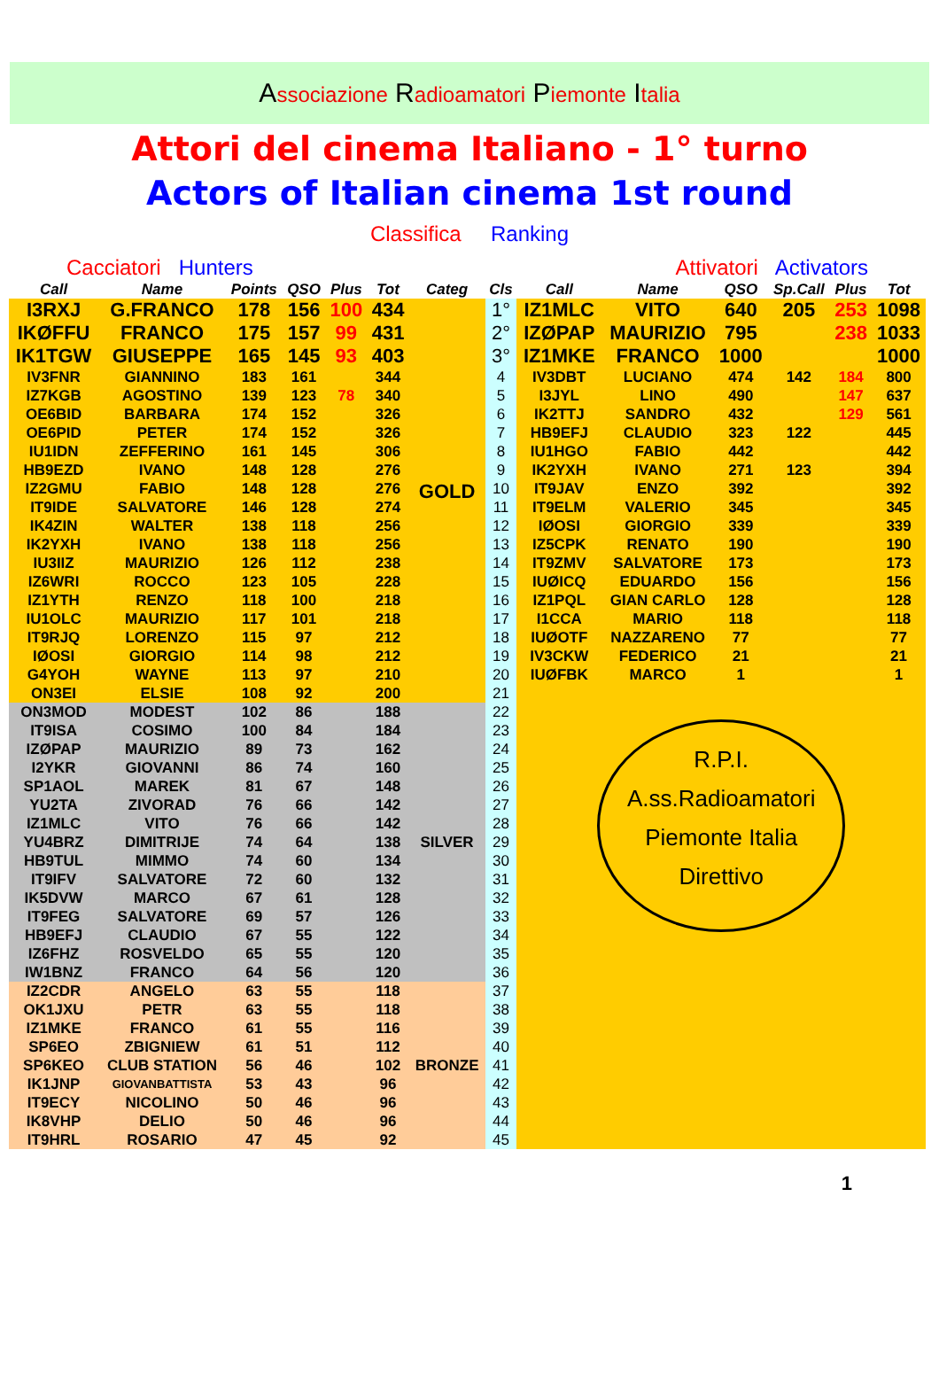Associazione Radioamatori Piemonte Italia
Attori del cinema Italiano - 1° turno
Actors of Italian cinema 1st round
Classifica Ranking
Cacciatori Hunters Attivatori Activators
| Call | Name | Points | QSO | Plus | Tot | Categ | Cls | Call | Name | QSO | Sp.Call | Plus | Tot |
| --- | --- | --- | --- | --- | --- | --- | --- | --- | --- | --- | --- | --- | --- |
| I3RXJ | G.FRANCO | 178 | 156 | 100 | 434 | GOLD | 1° | IZ1MLC | VITO | 640 | 205 | 253 | 1098 |
| IKØFFU | FRANCO | 175 | 157 | 99 | 431 | | 2° | IZØPAP | MAURIZIO | 795 | | 238 | 1033 |
| IK1TGW | GIUSEPPE | 165 | 145 | 93 | 403 | | 3° | IZ1MKE | FRANCO | 1000 | | | 1000 |
| IV3FNR | GIANNINO | 183 | 161 | | 344 | | 4 | IV3DBT | LUCIANO | 474 | 142 | 184 | 800 |
| IZ7KGB | AGOSTINO | 139 | 123 | 78 | 340 | | 5 | I3JYL | LINO | 490 | | 147 | 637 |
| OE6BID | BARBARA | 174 | 152 | | 326 | | 6 | IK2TTJ | SANDRO | 432 | | 129 | 561 |
| OE6PID | PETER | 174 | 152 | | 326 | | 7 | HB9EFJ | CLAUDIO | 323 | 122 | | 445 |
| IU1IDN | ZEFFERINO | 161 | 145 | | 306 | | 8 | IU1HGO | FABIO | 442 | | | 442 |
| HB9EZD | IVANO | 148 | 128 | | 276 | | 9 | IK2YXH | IVANO | 271 | 123 | | 394 |
| IZ2GMU | FABIO | 148 | 128 | | 276 | | 10 | IT9JAV | ENZO | 392 | | | 392 |
| IT9IDE | SALVATORE | 146 | 128 | | 274 | | 11 | IT9ELM | VALERIO | 345 | | | 345 |
| IK4ZIN | WALTER | 138 | 118 | | 256 | | 12 | IØOSI | GIORGIO | 339 | | | 339 |
| IK2YXH | IVANO | 138 | 118 | | 256 | | 13 | IZ5CPK | RENATO | 190 | | | 190 |
| IU3IIZ | MAURIZIO | 126 | 112 | | 238 | | 14 | IT9ZMV | SALVATORE | 173 | | | 173 |
| IZ6WRI | ROCCO | 123 | 105 | | 228 | | 15 | IUØICQ | EDUARDO | 156 | | | 156 |
| IZ1YTH | RENZO | 118 | 100 | | 218 | | 16 | IZ1PQL | GIAN CARLO | 128 | | | 128 |
| IU1OLC | MAURIZIO | 117 | 101 | | 218 | | 17 | I1CCA | MARIO | 118 | | | 118 |
| IT9RJQ | LORENZO | 115 | 97 | | 212 | | 18 | IUØOTF | NAZZARENO | 77 | | | 77 |
| IØOSI | GIORGIO | 114 | 98 | | 212 | | 19 | IV3CKW | FEDERICO | 21 | | | 21 |
| G4YOH | WAYNE | 113 | 97 | | 210 | | 20 | IUØFBK | MARCO | 1 | | | 1 |
| ON3EI | ELSIE | 108 | 92 | | 200 | | 21 | R.P.I. A.ss.Radioamatori Piemonte Italia Direttivo | | | | | |
| ON3MOD | MODEST | 102 | 86 | | 188 | SILVER | 22 | | | | | | |
| IT9ISA | COSIMO | 100 | 84 | | 184 | | 23 | | | | | | |
| IZØPAP | MAURIZIO | 89 | 73 | | 162 | | 24 | | | | | | |
| I2YKR | GIOVANNI | 86 | 74 | | 160 | | 25 | | | | | | |
| SP1AOL | MAREK | 81 | 67 | | 148 | | 26 | | | | | | |
| YU2TA | ZIVORAD | 76 | 66 | | 142 | | 27 | | | | | | |
| IZ1MLC | VITO | 76 | 66 | | 142 | | 28 | | | | | | |
| YU4BRZ | DIMITRIJE | 74 | 64 | | 138 | | 29 | | | | | | |
| HB9TUL | MIMMO | 74 | 60 | | 134 | | 30 | | | | | | |
| IT9IFV | SALVATORE | 72 | 60 | | 132 | | 31 | | | | | | |
| IK5DVW | MARCO | 67 | 61 | | 128 | | 32 | | | | | | |
| IT9FEG | SALVATORE | 69 | 57 | | 126 | | 33 | | | | | | |
| HB9EFJ | CLAUDIO | 67 | 55 | | 122 | | 34 | | | | | | |
| IZ6FHZ | ROSVELDO | 65 | 55 | | 120 | | 35 | | | | | | |
| IW1BNZ | FRANCO | 64 | 56 | | 120 | | 36 | | | | | | |
| IZ2CDR | ANGELO | 63 | 55 | | 118 | BRONZE | 37 | | | | | | |
| OK1JXU | PETR | 63 | 55 | | 118 | | 38 | | | | | | |
| IZ1MKE | FRANCO | 61 | 55 | | 116 | | 39 | | | | | | |
| SP6EO | ZBIGNIEW | 61 | 51 | | 112 | | 40 | | | | | | |
| SP6KEO | CLUB STATION | 56 | 46 | | 102 | | 41 | | | | | | |
| IK1JNP | GIOVANBATTISTA | 53 | 43 | | 96 | | 42 | | | | | | |
| IT9ECY | NICOLINO | 50 | 46 | | 96 | | 43 | | | | | | |
| IK8VHP | DELIO | 50 | 46 | | 96 | | 44 | | | | | | |
| IT9HRL | ROSARIO | 47 | 45 | | 92 | | 45 | | | | | | |
1